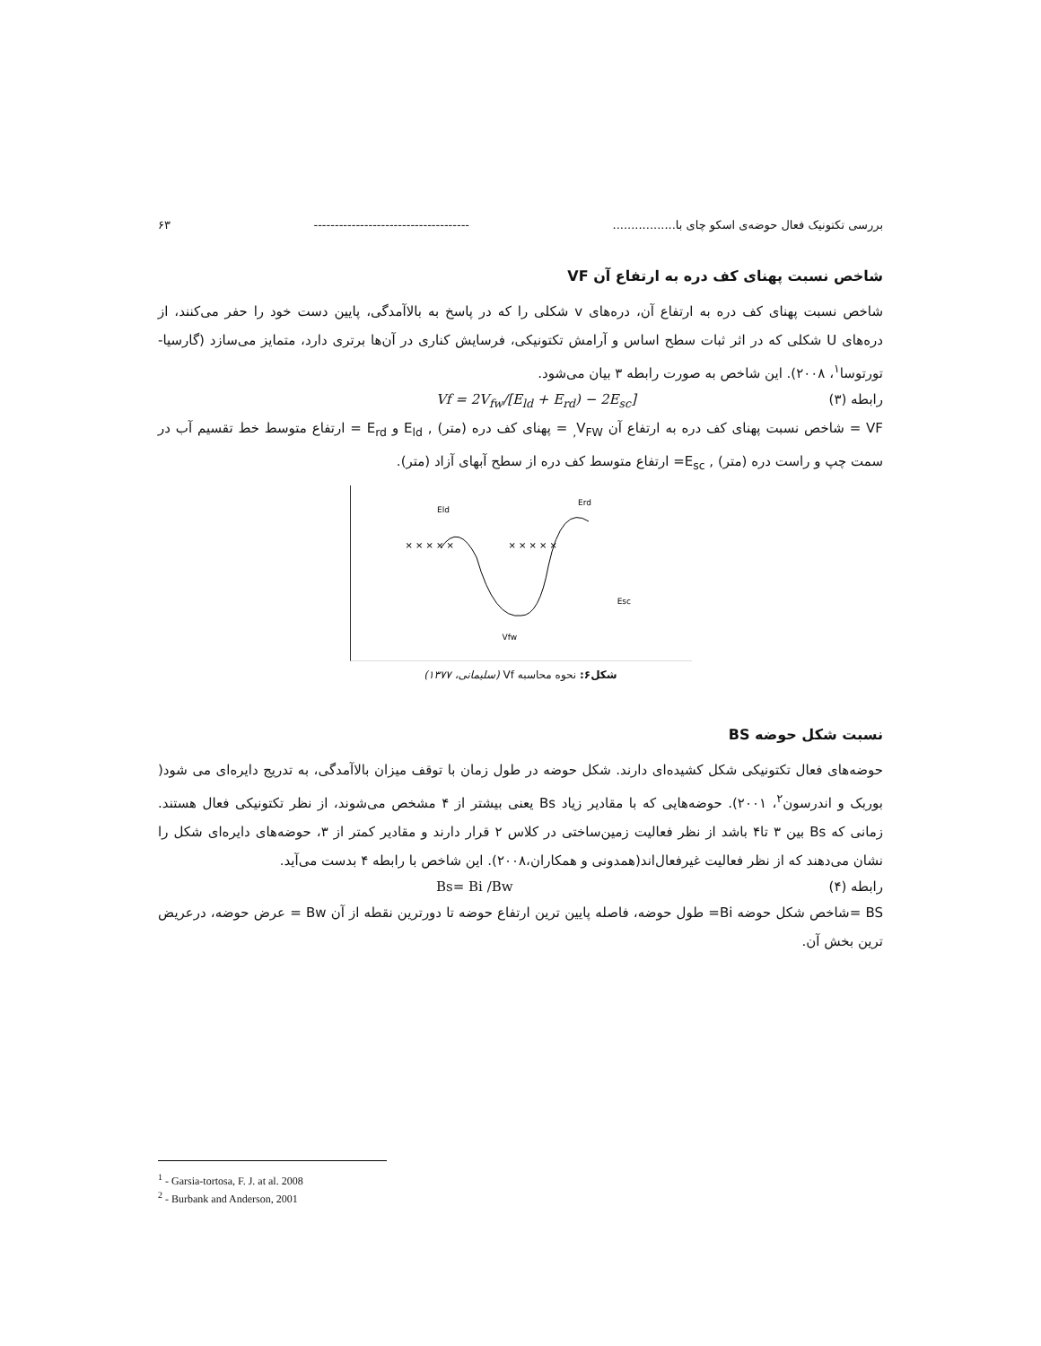بررسی تکتونیک فعال حوضه‌ی اسکو چای با................. ------------------------------------- ۶۳
شاخص نسبت پهنای کف دره به ارتفاع آن VF
شاخص نسبت پهنای کف دره به ارتفاع آن، دره‌های v شکلی را که در پاسخ به بالاآمدگی، پایین دست خود را حفر می‌کنند، از دره‌های U شکلی که در اثر ثبات سطح اساس و آرامش تکتونیکی، فرسایش کناری در آن‌ها برتری دارد، متمایز می‌سازد (گارسیا-تورتوسا<sup>۱</sup>، ۲۰۰۸). این شاخص به صورت رابطه ۳ بیان می‌شود.
رابطه (۳) Vf = 2V<sub>fw</sub>/[E<sub>ld</sub> + E<sub>rd</sub>) − 2E<sub>sc</sub>]
VF = شاخص نسبت پهنای کف دره به ارتفاع آن V<sub>FW,</sub> = پهنای کف دره (متر) , E<sub>ld</sub> و E<sub>rd</sub> = ارتفاع متوسط خط تقسیم آب در سمت چپ و راست دره (متر) , E<sub>sc</sub>= ارتفاع متوسط کف دره از سطح آبهای آزاد (متر).
Eld
Erd
Esc
Vfw
× × × × ×
× × × × ×
شکل۶: نحوه محاسبه Vf (سلیمانی، ۱۳۷۷)
نسبت شکل حوضه BS
حوضه‌های فعال تکتونیکی شکل کشیده‌ای دارند. شکل حوضه در طول زمان با توقف میزان بالاآمدگی، به تدریج دایره‌ای می شود( بوربک و اندرسون<sup>۲</sup>، ۲۰۰۱). حوضه‌هایی که با مقادیر زیاد Bs یعنی بیشتر از ۴ مشخص می‌شوند، از نظر تکتونیکی فعال هستند. زمانی که Bs بین ۳ تا۴ باشد از نظر فعالیت زمین‌ساختی در کلاس ۲ قرار دارند و مقادیر کمتر از ۳، حوضه‌های دایره‌ای شکل را نشان می‌دهند که از نظر فعالیت غیرفعال‌اند(همدونی و همکاران،۲۰۰۸). این شاخص با رابطه ۴ بدست می‌آید.
رابطه (۴) Bs= Bi /Bw
BS =شاخص شکل حوضه Bi= طول حوضه، فاصله پایین ترین ارتفاع حوضه تا دورترین نقطه از آن Bw = عرض حوضه، درعریض ترین بخش آن.
<sup>1</sup> - Garsia-tortosa, F. J. at al. 2008
<sup>2</sup> - Burbank and Anderson, 2001